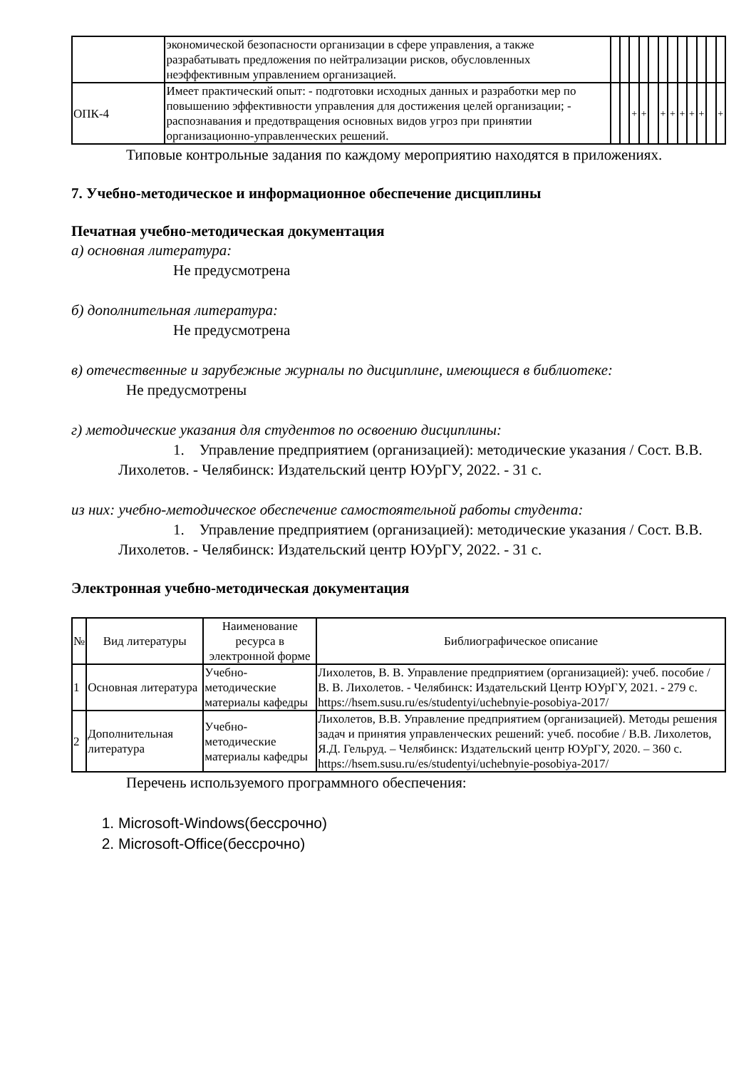| | экономической безопасности организации в сфере управления, а также разрабатывать предложения по нейтрализации рисков, обусловленных неэффективным управлением организацией. | | | | | | | | | | | | |
| ОПК-4 | Имеет практический опыт: - подготовки исходных данных и разработки мер по повышению эффективности управления для достижения целей организации; - распознавания и предотвращения основных видов угроз при принятии организационно-управленческих решений. | | | + | + | | + | + | + | + | + | | + |
Типовые контрольные задания по каждому мероприятию находятся в приложениях.
7. Учебно-методическое и информационное обеспечение дисциплины
Печатная учебно-методическая документация
а) основная литература:
Не предусмотрена
б) дополнительная литература:
Не предусмотрена
в) отечественные и зарубежные журналы по дисциплине, имеющиеся в библиотеке:
Не предусмотрены
г) методические указания для студентов по освоению дисциплины:
1. Управление предприятием (организацией): методические указания / Сост. В.В. Лихолетов. - Челябинск: Издательский центр ЮУрГУ, 2022. - 31 с.
из них: учебно-методическое обеспечение самостоятельной работы студента:
1. Управление предприятием (организацией): методические указания / Сост. В.В. Лихолетов. - Челябинск: Издательский центр ЮУрГУ, 2022. - 31 с.
Электронная учебно-методическая документация
| № | Вид литературы | Наименование ресурса в электронной форме | Библиографическое описание |
| --- | --- | --- | --- |
| 1 | Основная литература | Учебно-методические материалы кафедры | Лихолетов, В. В. Управление предприятием (организацией): учеб. пособие / В. В. Лихолетов. - Челябинск: Издательский Центр ЮУрГУ, 2021. - 279 с. https://hsem.susu.ru/es/studentyi/uchebnyie-posobiya-2017/ |
| 2 | Дополнительная литература | Учебно-методические материалы кафедры | Лихолетов, В.В. Управление предприятием (организацией). Методы решения задач и принятия управленческих решений: учеб. пособие / В.В. Лихолетов, Я.Д. Гельруд. – Челябинск: Издательский центр ЮУрГУ, 2020. – 360 с. https://hsem.susu.ru/es/studentyi/uchebnyie-posobiya-2017/ |
Перечень используемого программного обеспечения:
1. Microsoft-Windows(бессрочно)
2. Microsoft-Office(бессрочно)